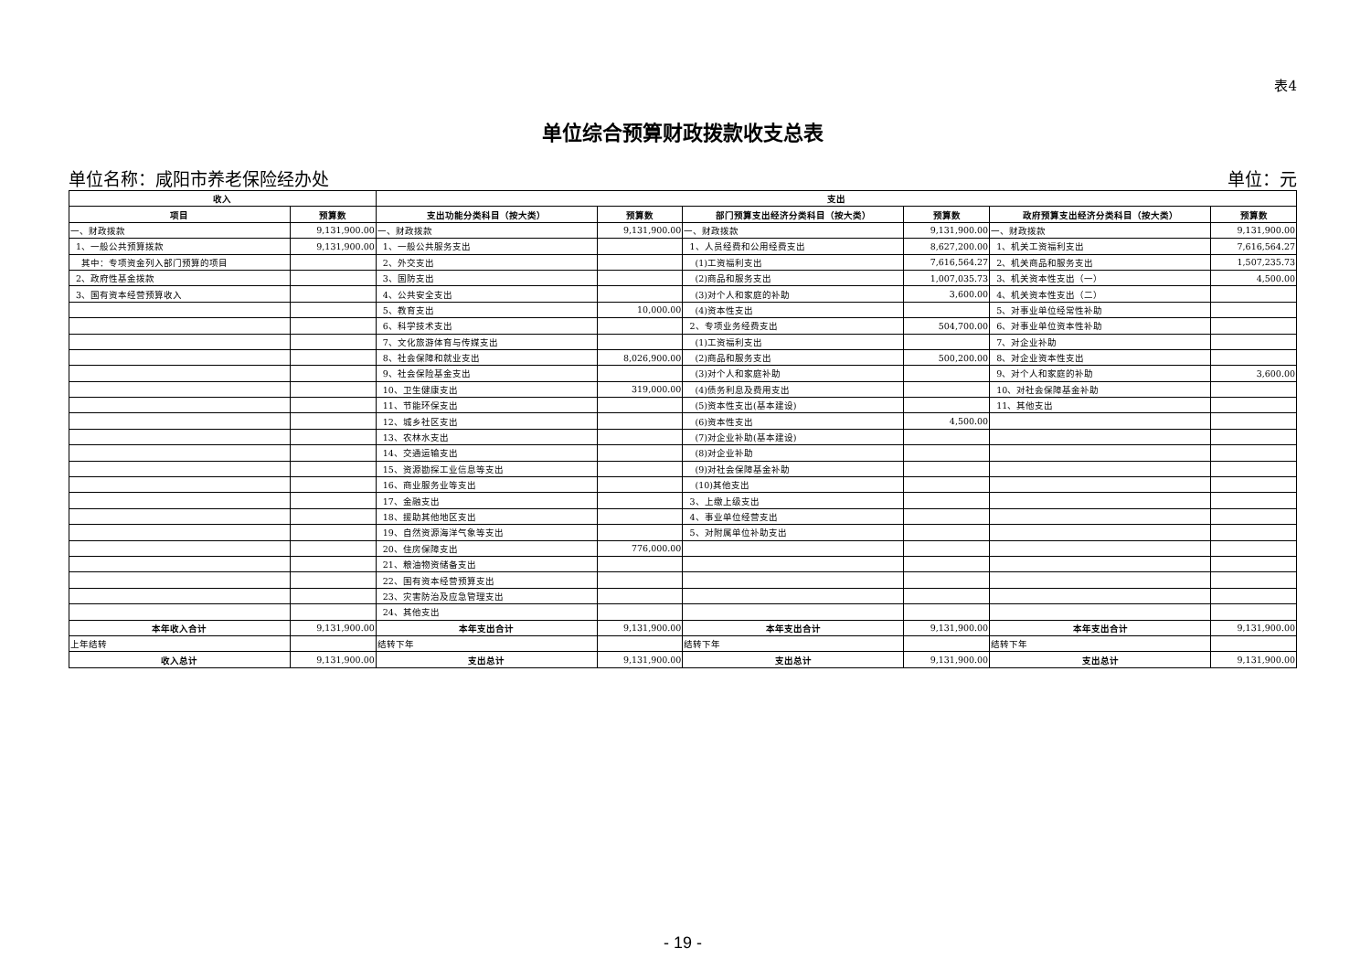表4
单位综合预算财政拨款收支总表
单位名称：咸阳市养老保险经办处 单位：元
| 收入 | | 支出 | | | | | |
| --- | --- | --- | --- | --- | --- | --- | --- |
| 项目 | 预算数 | 支出功能分类科目（按大类） | 预算数 | 部门预算支出经济分类科目（按大类） | 预算数 | 政府预算支出经济分类科目（按大类） | 预算数 |
| 一、财政拨款 | 9,131,900.00 | 一、财政拨款 | 9,131,900.00 | 一、财政拨款 | 9,131,900.00 | 一、财政拨款 | 9,131,900.00 |
| 1、一般公共预算拨款 | 9,131,900.00 | 1、一般公共服务支出 | | 1、人员经费和公用经费支出 | 8,627,200.00 | 1、机关工资福利支出 | 7,616,564.27 |
| 其中：专项资金列入部门预算的项目 | | 2、外交支出 | | (1)工资福利支出 | 7,616,564.27 | 2、机关商品和服务支出 | 1,507,235.73 |
| 2、政府性基金拨款 | | 3、国防支出 | | (2)商品和服务支出 | 1,007,035.73 | 3、机关资本性支出（一） | 4,500.00 |
| 3、国有资本经营预算收入 | | 4、公共安全支出 | | (3)对个人和家庭的补助 | 3,600.00 | 4、机关资本性支出（二） | |
| | | 5、教育支出 | 10,000.00 | (4)资本性支出 | | 5、对事业单位经常性补助 | |
| | | 6、科学技术支出 | | 2、专项业务经费支出 | 504,700.00 | 6、对事业单位资本性补助 | |
| | | 7、文化旅游体育与传媒支出 | | (1)工资福利支出 | | 7、对企业补助 | |
| | | 8、社会保障和就业支出 | 8,026,900.00 | (2)商品和服务支出 | 500,200.00 | 8、对企业资本性支出 | |
| | | 9、社会保险基金支出 | | (3)对个人和家庭补助 | | 9、对个人和家庭的补助 | 3,600.00 |
| | | 10、卫生健康支出 | 319,000.00 | (4)债务利息及费用支出 | | 10、对社会保障基金补助 | |
| | | 11、节能环保支出 | | (5)资本性支出(基本建设) | | 11、其他支出 | |
| | | 12、城乡社区支出 | | (6)资本性支出 | 4,500.00 | | |
| | | 13、农林水支出 | | (7)对企业补助(基本建设) | | | |
| | | 14、交通运输支出 | | (8)对企业补助 | | | |
| | | 15、资源勘探工业信息等支出 | | (9)对社会保障基金补助 | | | |
| | | 16、商业服务业等支出 | | (10)其他支出 | | | |
| | | 17、金融支出 | | 3、上缴上级支出 | | | |
| | | 18、援助其他地区支出 | | 4、事业单位经营支出 | | | |
| | | 19、自然资源海洋气象等支出 | | 5、对附属单位补助支出 | | | |
| | | 20、住房保障支出 | 776,000.00 | | | | |
| | | 21、粮油物资储备支出 | | | | | |
| | | 22、国有资本经营预算支出 | | | | | |
| | | 23、灾害防治及应急管理支出 | | | | | |
| | | 24、其他支出 | | | | | |
| 本年收入合计 | 9,131,900.00 | 本年支出合计 | 9,131,900.00 | 本年支出合计 | 9,131,900.00 | 本年支出合计 | 9,131,900.00 |
| 上年结转 | | 结转下年 | | 结转下年 | | 结转下年 | |
| 收入总计 | 9,131,900.00 | 支出总计 | 9,131,900.00 | 支出总计 | 9,131,900.00 | 支出总计 | 9,131,900.00 |
- 19 -